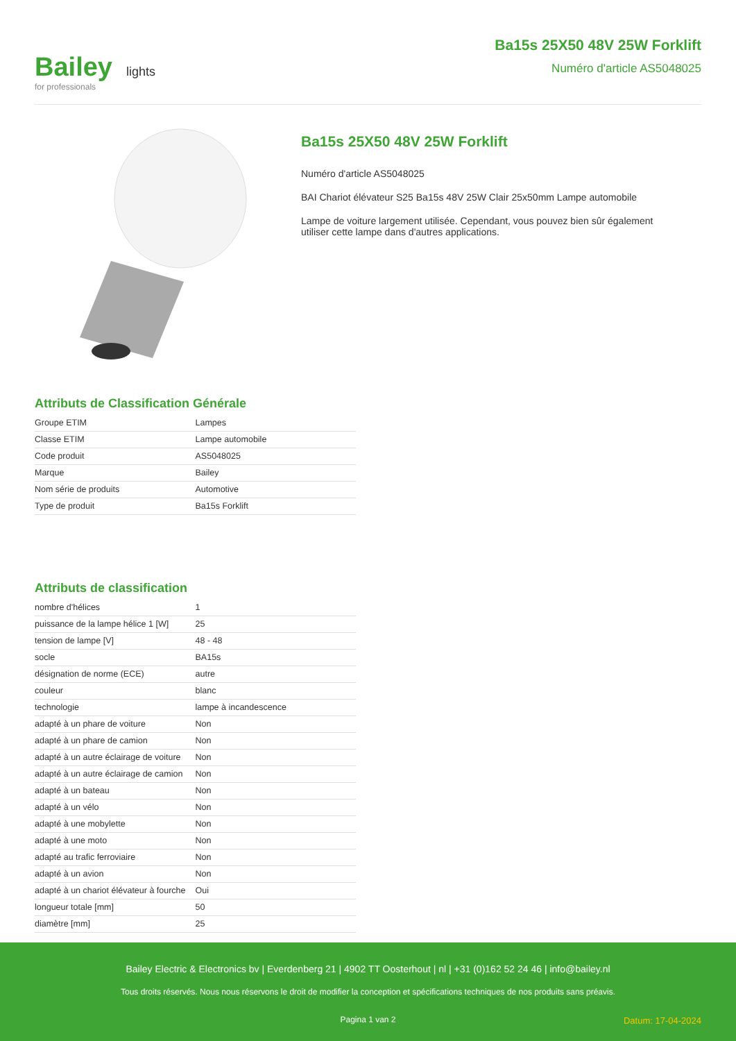Bailey lights
for professionals
Ba15s 25X50 48V 25W Forklift
Numéro d'article AS5048025
Ba15s 25X50 48V 25W Forklift
Numéro d'article AS5048025
BAI Chariot élévateur S25 Ba15s 48V 25W Clair 25x50mm Lampe automobile
Lampe de voiture largement utilisée. Cependant, vous pouvez bien sûr également
utiliser cette lampe dans d'autres applications.
Attributs de Classification Générale
| Groupe ETIM | Lampes |
| Classe ETIM | Lampe automobile |
| Code produit | AS5048025 |
| Marque | Bailey |
| Nom série de produits | Automotive |
| Type de produit | Ba15s Forklift |
Attributs de classification
| nombre d'hélices | 1 |
| puissance de la lampe hélice 1 [W] | 25 |
| tension de lampe [V] | 48 - 48 |
| socle | BA15s |
| désignation de norme (ECE) | autre |
| couleur | blanc |
| technologie | lampe à incandescence |
| adapté à un phare de voiture | Non |
| adapté à un phare de camion | Non |
| adapté à un autre éclairage de voiture | Non |
| adapté à un autre éclairage de camion | Non |
| adapté à un bateau | Non |
| adapté à un vélo | Non |
| adapté à une mobylette | Non |
| adapté à une moto | Non |
| adapté au trafic ferroviaire | Non |
| adapté à un avion | Non |
| adapté à un chariot élévateur à fourche | Oui |
| longueur totale [mm] | 50 |
| diamètre [mm] | 25 |
Bailey Electric & Electronics bv | Everdenberg 21 | 4902 TT Oosterhout | nl | +31 (0)162 52 24 46 | info@bailey.nl
Tous droits réservés. Nous nous réservons le droit de modifier la conception et spécifications techniques de nos produits sans préavis.
Pagina 1 van 2
Datum: 17-04-2024